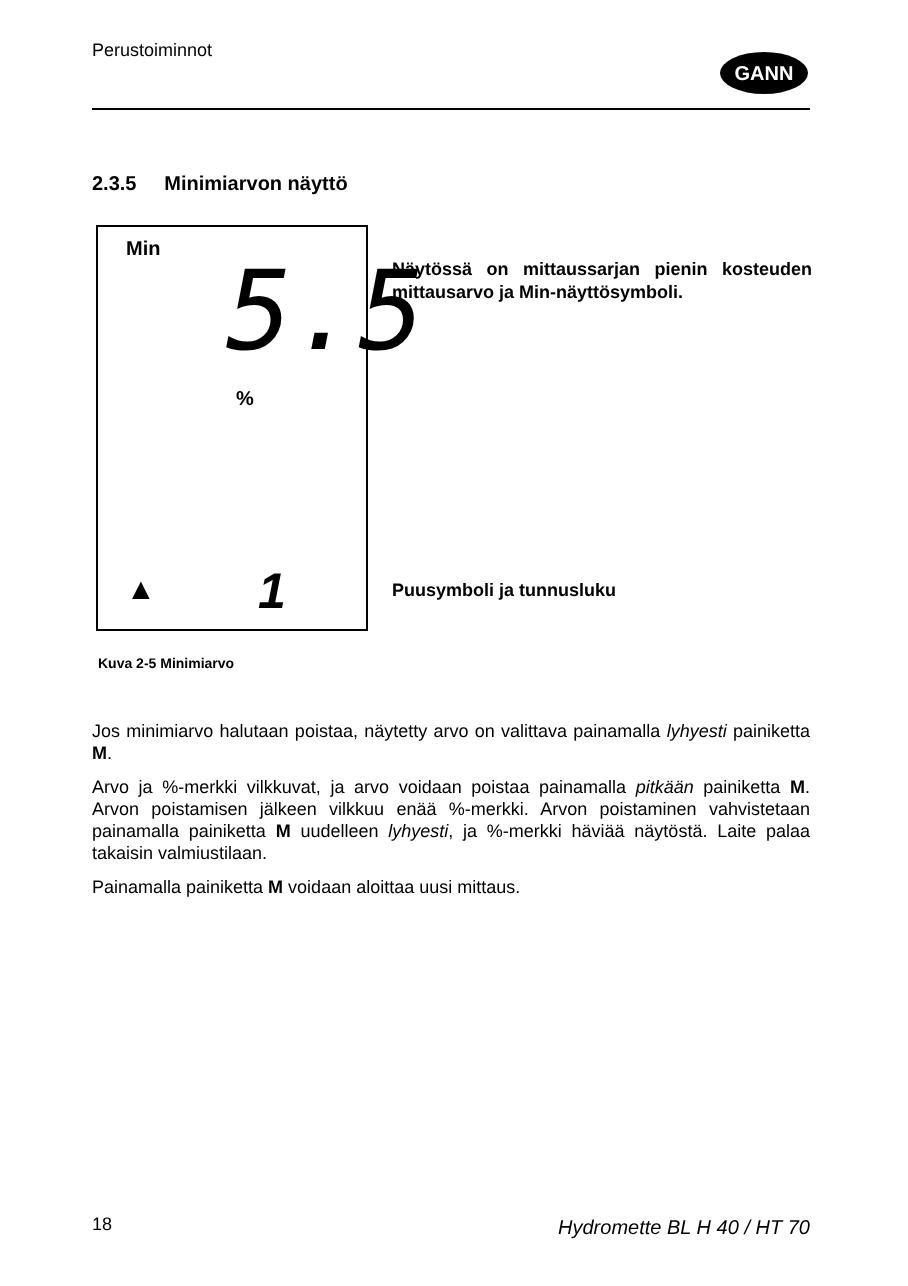Perustoiminnot
GANN
2.3.5 Minimiarvon näyttö
Min 5.5
%
▲ 1
Näytössä on mittaussarjan pienin kosteuden mittausarvo ja Min-näyttösymboli.
Puusymboli ja tunnusluku
Kuva 2-5 Minimiarvo
Jos minimiarvo halutaan poistaa, näytetty arvo on valittava painamalla lyhyesti painiketta M.
Arvo ja %-merkki vilkkuvat, ja arvo voidaan poistaa painamalla pitkään painiketta M. Arvon poistamisen jälkeen vilkkuu enää %-merkki. Arvon poistaminen vahvistetaan painamalla painiketta M uudelleen lyhyesti, ja %-merkki häviää näytöstä. Laite palaa takaisin valmiustilaan.
Painamalla painiketta M voidaan aloittaa uusi mittaus.
18 Hydromette BL H 40 / HT 70